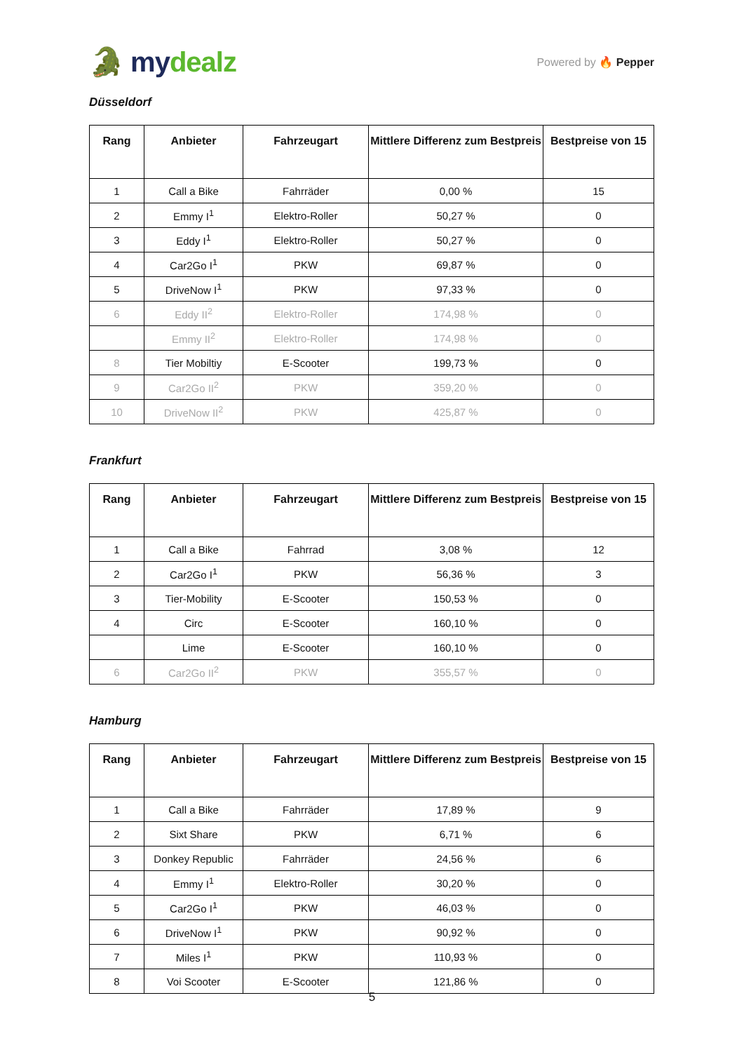🐊 mydealz
Powered by 🔥 Pepper
Düsseldorf
| Rang | Anbieter | Fahrzeugart | Mittlere Differenz zum Bestpreis | Bestpreise von 15 |
| --- | --- | --- | --- | --- |
| 1 | Call a Bike | Fahrräder | 0,00 % | 15 |
| 2 | Emmy I<sup>1</sup> | Elektro-Roller | 50,27 % | 0 |
| 3 | Eddy I<sup>1</sup> | Elektro-Roller | 50,27 % | 0 |
| 4 | Car2Go I<sup>1</sup> | PKW | 69,87 % | 0 |
| 5 | DriveNow I<sup>1</sup> | PKW | 97,33 % | 0 |
| 6 | Eddy II<sup>2</sup> | Elektro-Roller | 174,98 % | 0 |
| | Emmy II<sup>2</sup> | Elektro-Roller | 174,98 % | 0 |
| 8 | Tier Mobiltiy | E-Scooter | 199,73 % | 0 |
| 9 | Car2Go II<sup>2</sup> | PKW | 359,20 % | 0 |
| 10 | DriveNow II<sup>2</sup> | PKW | 425,87 % | 0 |
Frankfurt
| Rang | Anbieter | Fahrzeugart | Mittlere Differenz zum Bestpreis | Bestpreise von 15 |
| --- | --- | --- | --- | --- |
| 1 | Call a Bike | Fahrrad | 3,08 % | 12 |
| 2 | Car2Go I<sup>1</sup> | PKW | 56,36 % | 3 |
| 3 | Tier-Mobility | E-Scooter | 150,53 % | 0 |
| 4 | Circ | E-Scooter | 160,10 % | 0 |
| | Lime | E-Scooter | 160,10 % | 0 |
| 6 | Car2Go II<sup>2</sup> | PKW | 355,57 % | 0 |
Hamburg
| Rang | Anbieter | Fahrzeugart | Mittlere Differenz zum Bestpreis | Bestpreise von 15 |
| --- | --- | --- | --- | --- |
| 1 | Call a Bike | Fahrräder | 17,89 % | 9 |
| 2 | Sixt Share | PKW | 6,71 % | 6 |
| 3 | Donkey Republic | Fahrräder | 24,56 % | 6 |
| 4 | Emmy I<sup>1</sup> | Elektro-Roller | 30,20 % | 0 |
| 5 | Car2Go I<sup>1</sup> | PKW | 46,03 % | 0 |
| 6 | DriveNow I<sup>1</sup> | PKW | 90,92 % | 0 |
| 7 | Miles I<sup>1</sup> | PKW | 110,93 % | 0 |
| 8 | Voi Scooter | E-Scooter | 121,86 % | 0 |
5